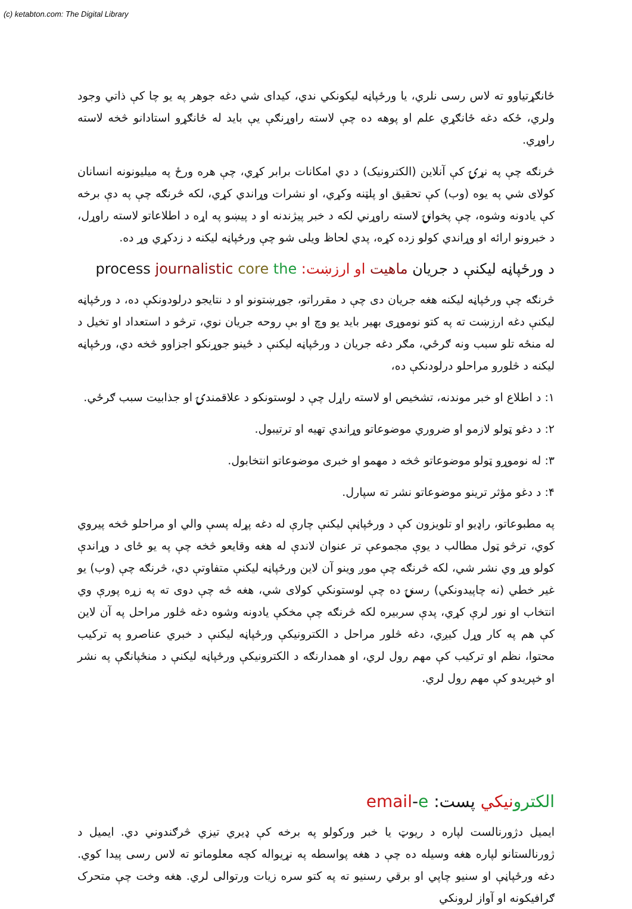(c) ketabton.com: The Digital Library
ځانګړتیاوو ته لاس رسی نلري، یا ورځپاڼه لیکونکي ندي، کیدای شي دغه جوهر په یو چا کې ذاتي وجود ولري، ځکه دغه ځانګړي علم او پوهه ده چې لاسته راوړنګې یې باید له ځانګړو استادانو څخه لاسته راوړي.
څرنګه چې په نړۍ کې آنلاین (الکترونیک) د دي امکانات برابر کړي، چې هره ورځ په میلیونونه انسانان کولای شي په یوه (وب) کې تحقیق او پلټنه وکړي، او نشرات وړاندي کړي، لکه څرنګه چې په دې برخه کې یادونه وشوه، چې پخوانۍ لاسته راوړني لکه د خبر پیژندنه او د پیښو په اړه د اطلاعاتو لاسته راوړل، د خبرونو ارائه او وړاندي کولو زده کړه، پدي لحاظ ویلی شو چې ورځپاڼه لیکنه د زدکړي وړ ده.
د ورځپاڼه لیکنې د جریان ماهیت او ارزښت: process journalistic core the
څرنګه چې ورځپاڼه لیکنه هغه جریان دی چې د مقرراتو، جوړښتونو او د نتایجو درلودونکې ده، د ورځپاڼه لیکنې دغه ارزښت ته په کتو نوموړی بهیر باید یو وچ او بې روحه جریان نوي، ترڅو د استعداد او تخیل د له منځه تلو سبب ونه ګرځي، مګر دغه جریان د ورځپاڼه لیکنې د ځینو جوړنکو اجزاوو څخه دي، ورځپاڼه لیکنه د څلورو مراحلو درلودنکې ده،
۱: د اطلاع او خبر موندنه، تشخیص او لاسته راړل چې د لوستونکو د علاقمندۍ او جذابیت سبب ګرځي.
۲: د دغو ټولو لازمو او ضروري موضوعاتو وړاندي تهیه او ترتیبول.
۳: له نوموړو ټولو موضوعاتو څخه د مهمو او خبری موضوعاتو انتخابول.
۴: د دغو مؤثر ترینو موضوعاتو نشر ته سپارل.
په مطبوعاتو، راډیو او تلویزون کې د ورځپاڼې لیکنې چارې له دغه پړله پسې والي او مراحلو څخه پیروي کوي، ترڅو ټول مطالب د یوې مجموعې تر عنوان لاندې له هغه وقایعو څخه چې په یو ځای د وړاندې کولو وړ وي نشر شي، لکه څرنګه چې موږ وینو آن لاین ورځپاڼه لیکنې متفاوتې دي، څرنګه چې (وب) یو غیر خطي (نه چاپیدونکي) رسنۍ ده چې لوستونکي کولای شي، هغه څه چې دوی ته په زړه پورې وي انتخاب او نور لرې کړي، پدې سربیره لکه څرنګه چې مخکې یادونه وشوه دغه څلور مراحل په آن لاین کې هم په کار وړل کیږي، دغه څلور مراحل د الکترونیکې ورځپاڼه لیکنې د خبري عناصرو په ترکیب محتوا، نظم او ترکیب کې مهم رول لري، او همدارنګه د الکترونیکې ورځپاڼه لیکنې د منځپانګې په نشر او خپریدو کې مهم رول لري.
الکترو نیکي پست: email-e
ایمیل دژورنالست لپاره د ریوټ یا خبر ورکولو په برخه کې ډیري تیزي څرګندوني دي. ایمیل د ژورنالستانو لپاره هغه وسیله ده چې د هغه پواسطه په نړیواله کچه معلوماتو ته لاس رسی پیدا کوي. دغه ورځپاڼې او سنیو چاپي او برقي رسنیو ته په کتو سره زیات ورتوالی لري. هغه وخت چې متحرک ګرافیکونه او آواز لرونکي